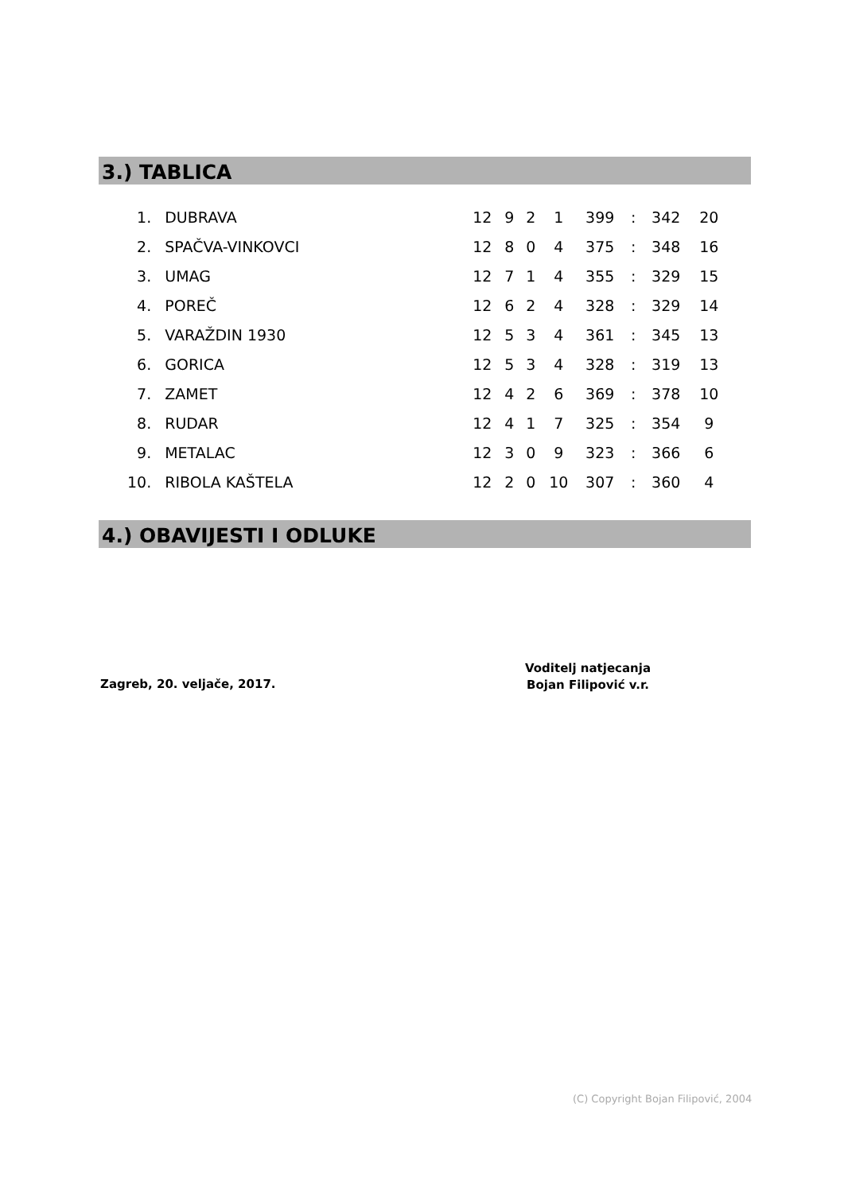3.) TABLICA
| 1. | DUBRAVA | 12 | 9 | 2 | 1 | 399 | : | 342 | 20 |
| 2. | SPAČVA-VINKOVCI | 12 | 8 | 0 | 4 | 375 | : | 348 | 16 |
| 3. | UMAG | 12 | 7 | 1 | 4 | 355 | : | 329 | 15 |
| 4. | POREČ | 12 | 6 | 2 | 4 | 328 | : | 329 | 14 |
| 5. | VARAŽDIN 1930 | 12 | 5 | 3 | 4 | 361 | : | 345 | 13 |
| 6. | GORICA | 12 | 5 | 3 | 4 | 328 | : | 319 | 13 |
| 7. | ZAMET | 12 | 4 | 2 | 6 | 369 | : | 378 | 10 |
| 8. | RUDAR | 12 | 4 | 1 | 7 | 325 | : | 354 | 9 |
| 9. | METALAC | 12 | 3 | 0 | 9 | 323 | : | 366 | 6 |
| 10. | RIBOLA KAŠTELA | 12 | 2 | 0 | 10 | 307 | : | 360 | 4 |
4.) OBAVIJESTI I ODLUKE
Zagreb, 20. veljače, 2017.
Voditelj natjecanja
Bojan Filipović v.r.
(C) Copyright Bojan Filipović, 2004